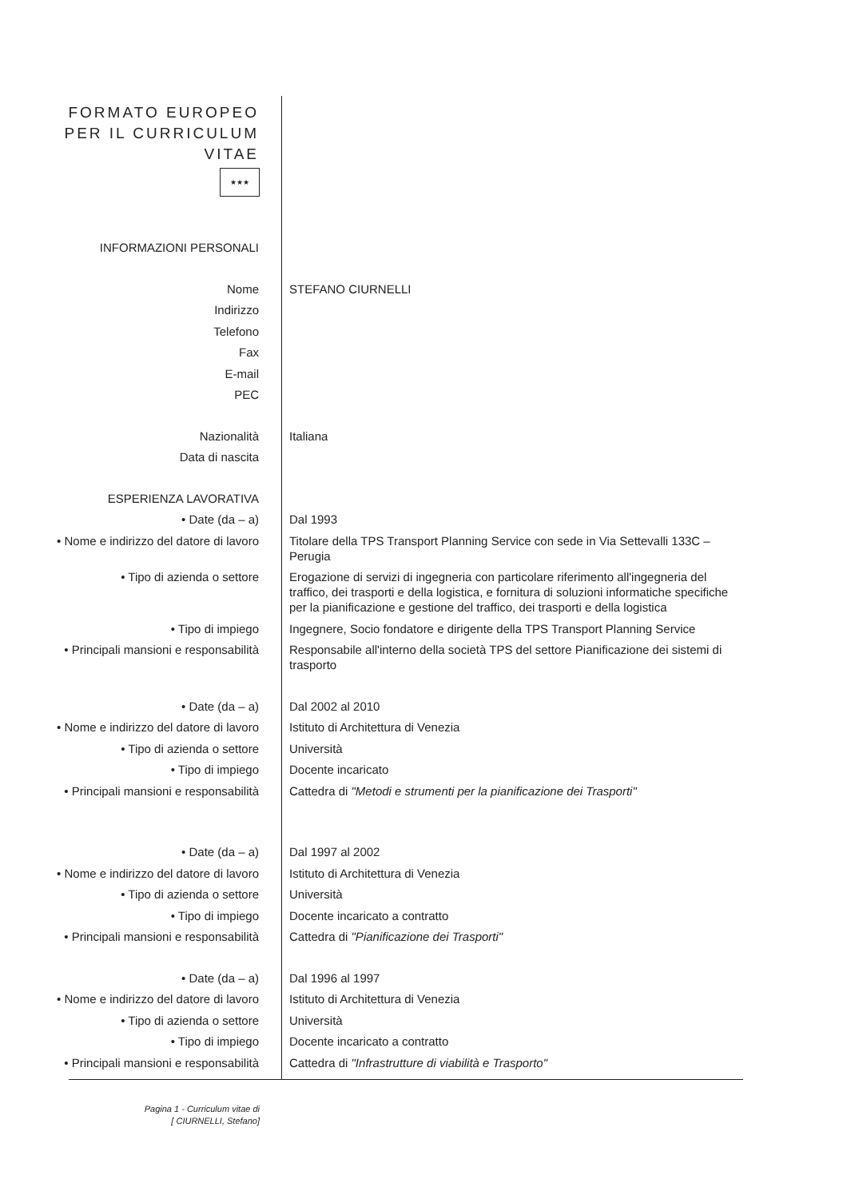FORMATO EUROPEO PER IL CURRICULUM VITAE
★★★
INFORMAZIONI PERSONALI
Nome STEFANO CIURNELLI
Indirizzo
Telefono
Fax
E-mail
PEC
Nazionalità Italiana
Data di nascita
ESPERIENZA LAVORATIVA
• Date (da – a) Dal 1993
• Nome e indirizzo del datore di lavoro
Titolare della TPS Transport Planning Service con sede in Via Settevalli 133C – Perugia
• Tipo di azienda o settore Erogazione di servizi di ingegneria con particolare riferimento all'ingegneria del traffico, dei trasporti e della logistica, e fornitura di soluzioni informatiche specifiche per la pianificazione e gestione del traffico, dei trasporti e della logistica
• Tipo di impiego Ingegnere, Socio fondatore e dirigente della TPS Transport Planning Service
• Principali mansioni e responsabilità
Responsabile all'interno della società TPS del settore Pianificazione dei sistemi di trasporto
• Date (da – a) Dal 2002 al 2010
• Nome e indirizzo del datore di lavoro
Istituto di Architettura di Venezia
• Tipo di azienda o settore Università
• Tipo di impiego Docente incaricato
• Principali mansioni e responsabilità
Cattedra di "Metodi e strumenti per la pianificazione dei Trasporti"
• Date (da – a) Dal 1997 al 2002
• Nome e indirizzo del datore di lavoro
Istituto di Architettura di Venezia
• Tipo di azienda o settore Università
• Tipo di impiego Docente incaricato a contratto
• Principali mansioni e responsabilità
Cattedra di "Pianificazione dei Trasporti"
• Date (da – a) Dal 1996 al 1997
• Nome e indirizzo del datore di lavoro
Istituto di Architettura di Venezia
• Tipo di azienda o settore Università
• Tipo di impiego Docente incaricato a contratto
• Principali mansioni e responsabilità
Cattedra di "Infrastrutture di viabilità e Trasporto"
Pagina 1 - Curriculum vitae di
[ CIURNELLI, Stefano]